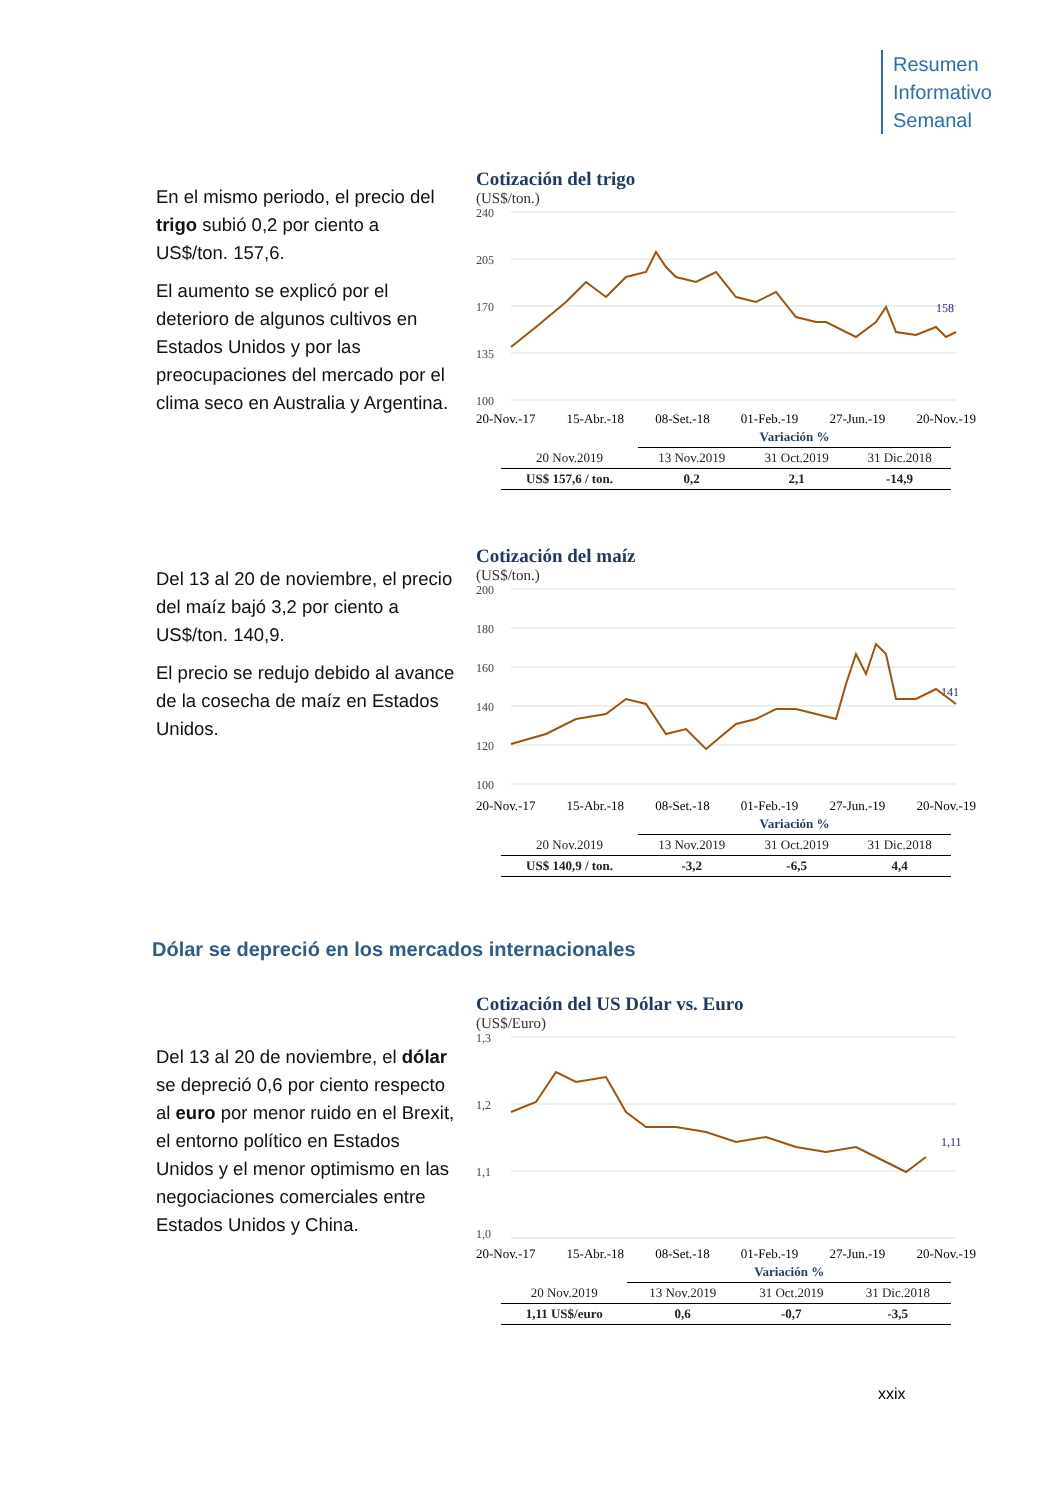Resumen
Informativo
Semanal
En el mismo periodo, el precio del trigo subió 0,2 por ciento a US$/ton. 157,6.
El aumento se explicó por el deterioro de algunos cultivos en Estados Unidos y por las preocupaciones del mercado por el clima seco en Australia y Argentina.
Cotización del trigo
(US$/ton.)
240
205
170
135
100
158
20-Nov.-17 15-Abr.-18 08-Set.-18 01-Feb.-19 27-Jun.-19 20-Nov.-19
| | Variación % | | |
| 20 Nov.2019 | 13 Nov.2019 | 31 Oct.2019 | 31 Dic.2018 |
| US$ 157,6 / ton. | 0,2 | 2,1 | -14,9 |
Del 13 al 20 de noviembre, el precio del maíz bajó 3,2 por ciento a US$/ton. 140,9.
El precio se redujo debido al avance de la cosecha de maíz en Estados Unidos.
Cotización del maíz
(US$/ton.)
200
180
160
140
120
100
141
20-Nov.-17 15-Abr.-18 08-Set.-18 01-Feb.-19 27-Jun.-19 20-Nov.-19
| | Variación % | | |
| 20 Nov.2019 | 13 Nov.2019 | 31 Oct.2019 | 31 Dic.2018 |
| US$ 140,9 / ton. | -3,2 | -6,5 | 4,4 |
Dólar se depreció en los mercados internacionales
Del 13 al 20 de noviembre, el dólar se depreció 0,6 por ciento respecto al euro por menor ruido en el Brexit, el entorno político en Estados Unidos y el menor optimismo en las negociaciones comerciales entre Estados Unidos y China.
Cotización del US Dólar vs. Euro
(US$/Euro)
1,3
1,2
1,1
1,0
1,11
20-Nov.-17 15-Abr.-18 08-Set.-18 01-Feb.-19 27-Jun.-19 20-Nov.-19
| | Variación % | | |
| 20 Nov.2019 | 13 Nov.2019 | 31 Oct.2019 | 31 Dic.2018 |
| 1,11 US$/euro | 0,6 | -0,7 | -3,5 |
xxix